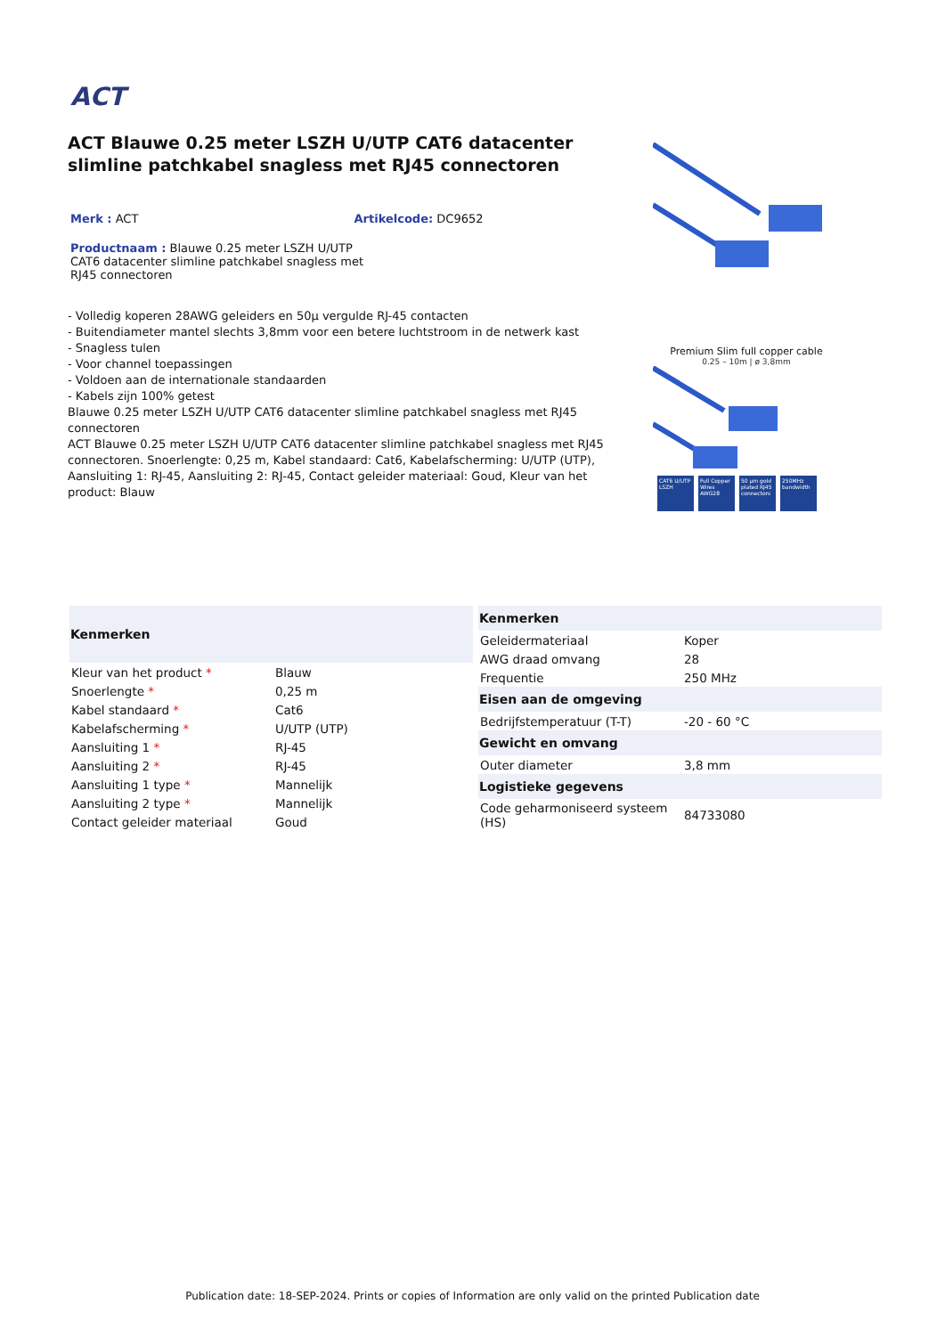ACT
ACT Blauwe 0.25 meter LSZH U/UTP CAT6 datacenter slimline patchkabel snagless met RJ45 connectoren
Merk : ACT Artikelcode: DC9652
Productnaam : Blauwe 0.25 meter LSZH U/UTP CAT6 datacenter slimline patchkabel snagless met RJ45 connectoren
- Volledig koperen 28AWG geleiders en 50µ vergulde RJ-45 contacten
- Buitendiameter mantel slechts 3,8mm voor een betere luchtstroom in de netwerk kast
- Snagless tulen
- Voor channel toepassingen
- Voldoen aan de internationale standaarden
- Kabels zijn 100% getest
Blauwe 0.25 meter LSZH U/UTP CAT6 datacenter slimline patchkabel snagless met RJ45 connectoren
ACT Blauwe 0.25 meter LSZH U/UTP CAT6 datacenter slimline patchkabel snagless met RJ45 connectoren. Snoerlengte: 0,25 m, Kabel standaard: Cat6, Kabelafscherming: U/UTP (UTP), Aansluiting 1: RJ-45, Aansluiting 2: RJ-45, Contact geleider materiaal: Goud, Kleur van het product: Blauw
Premium Slim full copper cable
0.25 – 10m | ø 3,8mm
CAT6 U/UTP LSZH
Full Copper Wires AWG28
50 µm gold plated RJ45 connectors
250MHz bandwidth
| Kenmerken | |
| --- | --- |
| Kleur van het product * | Blauw |
| Snoerlengte * | 0,25 m |
| Kabel standaard * | Cat6 |
| Kabelafscherming * | U/UTP (UTP) |
| Aansluiting 1 * | RJ-45 |
| Aansluiting 2 * | RJ-45 |
| Aansluiting 1 type * | Mannelijk |
| Aansluiting 2 type * | Mannelijk |
| Contact geleider materiaal | Goud |
| Kenmerken | |
| --- | --- |
| Geleidermateriaal | Koper |
| AWG draad omvang | 28 |
| Frequentie | 250 MHz |
| Eisen aan de omgeving | |
| Bedrijfstemperatuur (T-T) | -20 - 60 °C |
| Gewicht en omvang | |
| Outer diameter | 3,8 mm |
| Logistieke gegevens | |
| Code geharmoniseerd systeem (HS) | 84733080 |
Publication date: 18-SEP-2024. Prints or copies of Information are only valid on the printed Publication date